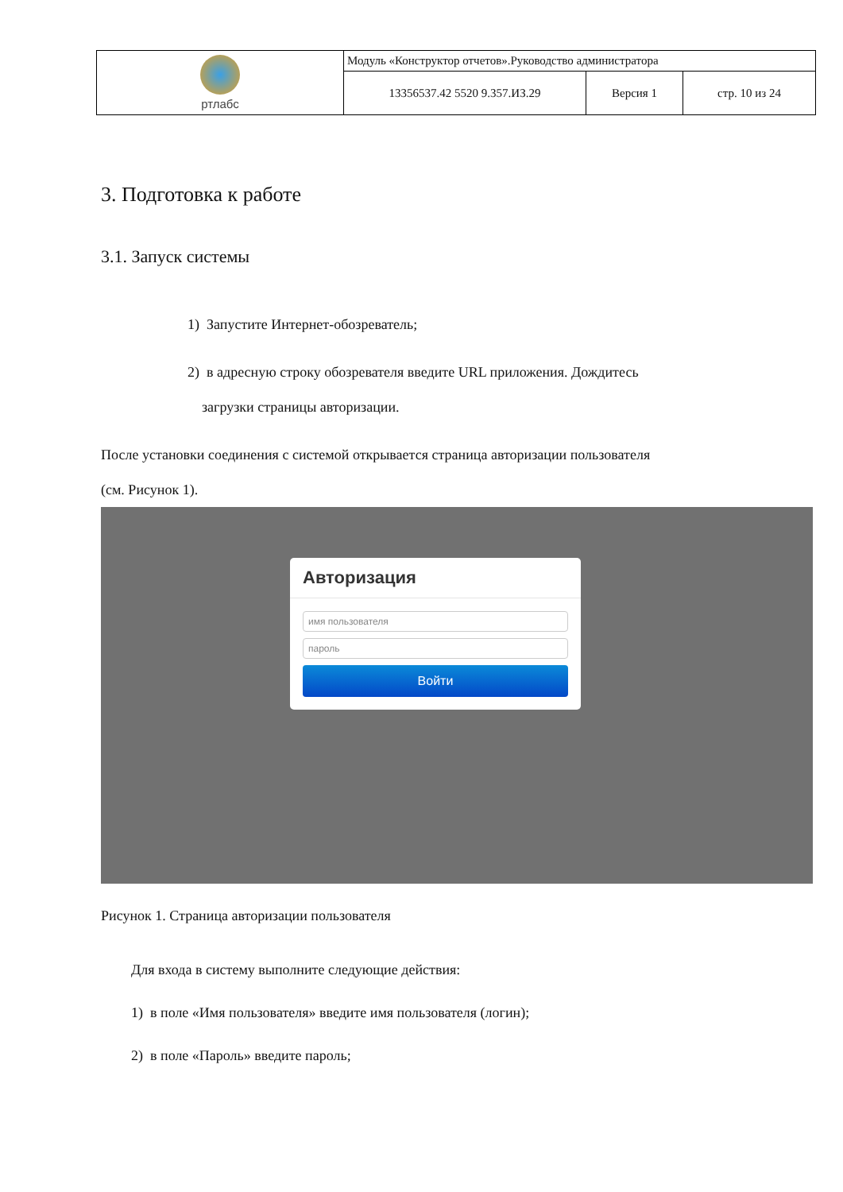| ртлабс | Модуль «Конструктор отчетов».Руководство администратора | | |
| | 13356537.42 5520 9.357.ИЗ.29 | Версия 1 | стр. 10 из 24 |
3. Подготовка к работе
3.1. Запуск системы
1) Запустите Интернет-обозреватель;
2) в адресную строку обозревателя введите URL приложения. Дождитесь
загрузки страницы авторизации.
После установки соединения с системой открывается страница авторизации пользователя
(см. Рисунок 1).
Авторизация
имя пользователя
пароль
Войти
Рисунок 1. Страница авторизации пользователя
Для входа в систему выполните следующие действия:
1) в поле «Имя пользователя» введите имя пользователя (логин);
2) в поле «Пароль» введите пароль;